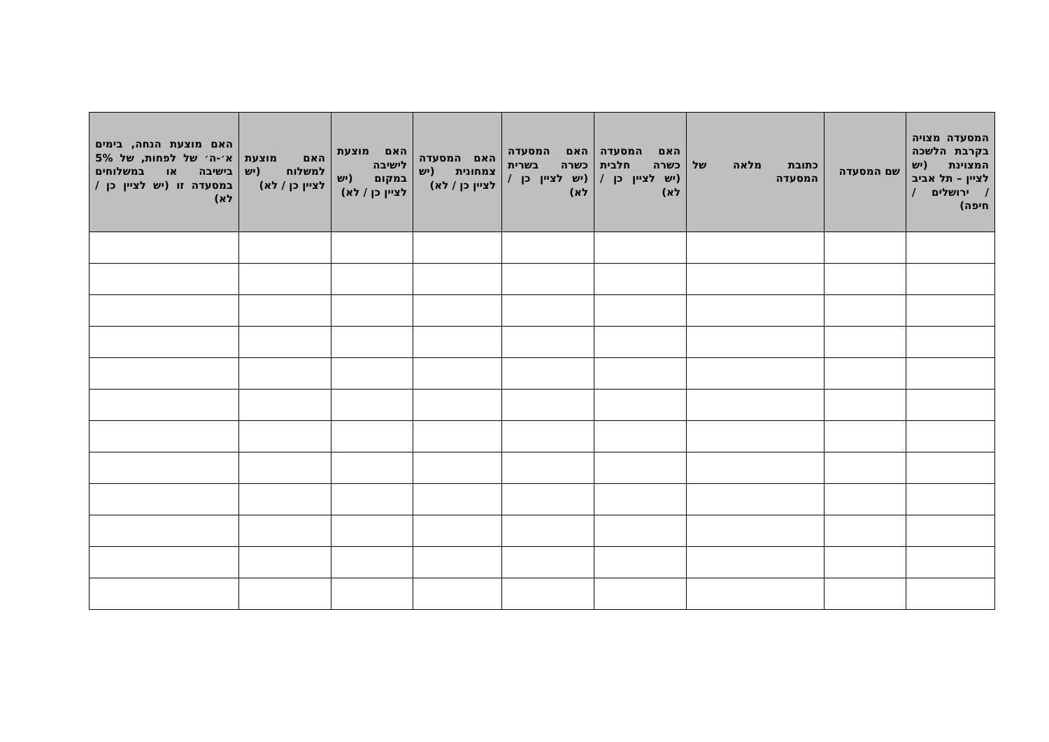| המסעדה מצויה בקרבת הלשכה המצוינת (יש לציין – תל אביב / ירושלים / חיפה) | שם המסעדה | כתובת מלאה של המסעדה | האם המסעדה כשרה חלבית (יש לציין כן / לא) | האם המסעדה כשרה בשרית (יש לציין כן / לא) | האם המסעדה צמחונית (יש לציין כן / לא) | האם מוצעת לישיבה במקום (יש לציין כן / לא) | האם מוצעת למשלוח (יש לציין כן / לא) | האם מוצעת הנחה, בימים א׳-ה׳ של לפחות, של 5% בישיבה או במשלוחים במסעדה זו (יש לציין כן / לא) |
| --- | --- | --- | --- | --- | --- | --- | --- | --- |